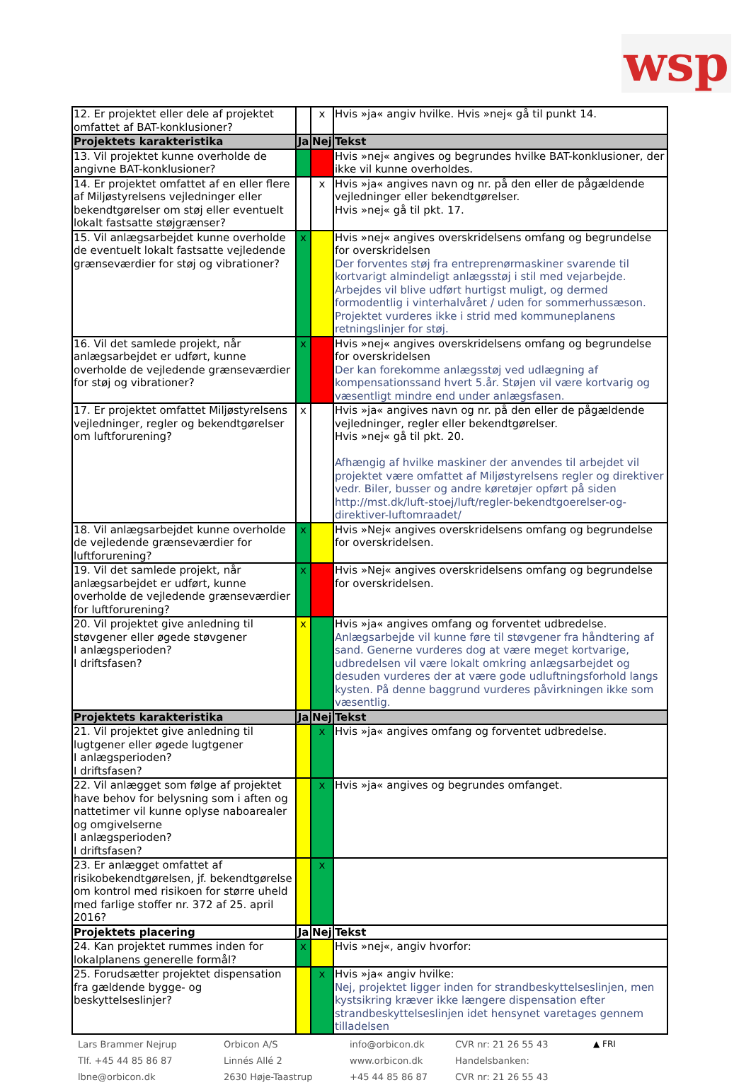wsp
| 12. Er projektet eller dele af projektet omfattet af BAT-konklusioner? | | x | Hvis »ja« angiv hvilke. Hvis »nej« gå til punkt 14. |
| Projektets karakteristika | Ja | Nej | Tekst |
| 13. Vil projektet kunne overholde de angivne BAT-konklusioner? | | | Hvis »nej« angives og begrundes hvilke BAT-konklusioner, der ikke vil kunne overholdes. |
| 14. Er projektet omfattet af en eller flere af Miljøstyrelsens vejledninger eller bekendtgørelser om støj eller eventuelt lokalt fastsatte støjgrænser? | | x | Hvis »ja« angives navn og nr. på den eller de pågældende vejledninger eller bekendtgørelser. Hvis »nej« gå til pkt. 17. |
| 15. Vil anlægsarbejdet kunne overholde de eventuelt lokalt fastsatte vejledende grænseværdier for støj og vibrationer? | x | | Hvis »nej« angives overskridelsens omfang og begrundelse for overskridelsen Der forventes støj fra entreprenørmaskiner svarende til kortvarigt almindeligt anlægsstøj i stil med vejarbejde. Arbejdes vil blive udført hurtigst muligt, og dermed formodentlig i vinterhalvåret / uden for sommerhussæson. Projektet vurderes ikke i strid med kommuneplanens retningslinjer for støj. |
| 16. Vil det samlede projekt, når anlægsarbejdet er udført, kunne overholde de vejledende grænseværdier for støj og vibrationer? | x | | Hvis »nej« angives overskridelsens omfang og begrundelse for overskridelsen Der kan forekomme anlægsstøj ved udlægning af kompensationssand hvert 5.år. Støjen vil være kortvarig og væsentligt mindre end under anlægsfasen. |
| 17. Er projektet omfattet Miljøstyrelsens vejledninger, regler og bekendtgørelser om luftforurening? | x | | Hvis »ja« angives navn og nr. på den eller de pågældende vejledninger, regler eller bekendtgørelser. Hvis »nej« gå til pkt. 20. Afhængig af hvilke maskiner der anvendes til arbejdet vil projektet være omfattet af Miljøstyrelsens regler og direktiver vedr. Biler, busser og andre køretøjer opført på siden http://mst.dk/luft-stoej/luft/regler-bekendtgoerelser-og-direktiver-luftomraadet/ |
| 18. Vil anlægsarbejdet kunne overholde de vejledende grænseværdier for luftforurening? | x | | Hvis »Nej« angives overskridelsens omfang og begrundelse for overskridelsen. |
| 19. Vil det samlede projekt, når anlægsarbejdet er udført, kunne overholde de vejledende grænseværdier for luftforurening? | x | | Hvis »Nej« angives overskridelsens omfang og begrundelse for overskridelsen. |
| 20. Vil projektet give anledning til støvgener eller øgede støvgener I anlægsperioden? I driftsfasen? | x | | Hvis »ja« angives omfang og forventet udbredelse. Anlægsarbejde vil kunne føre til støvgener fra håndtering af sand. Generne vurderes dog at være meget kortvarige, udbredelsen vil være lokalt omkring anlægsarbejdet og desuden vurderes der at være gode udluftningsforhold langs kysten. På denne baggrund vurderes påvirkningen ikke som væsentlig. |
| Projektets karakteristika | Ja | Nej | Tekst |
| 21. Vil projektet give anledning til lugtgener eller øgede lugtgener I anlægsperioden? I driftsfasen? | | x | Hvis »ja« angives omfang og forventet udbredelse. |
| 22. Vil anlægget som følge af projektet have behov for belysning som i aften og nattetimer vil kunne oplyse naboarealer og omgivelserne I anlægsperioden? I driftsfasen? | | x | Hvis »ja« angives og begrundes omfanget. |
| 23. Er anlægget omfattet af risikobekendtgørelsen, jf. bekendtgørelse om kontrol med risikoen for større uheld med farlige stoffer nr. 372 af 25. april 2016? | | x | |
| Projektets placering | Ja | Nej | Tekst |
| 24. Kan projektet rummes inden for lokalplanens generelle formål? | x | | Hvis »nej«, angiv hvorfor: |
| 25. Forudsætter projektet dispensation fra gældende bygge- og beskyttelseslinjer? | | x | Hvis »ja« angiv hvilke: Nej, projektet ligger inden for strandbeskyttelseslinjen, men kystsikring kræver ikke længere dispensation efter strandbeskyttelseslinjen idet hensynet varetages gennem tilladelsen |
Lars Brammer Nejrup
Tlf. +45 44 85 86 87
lbne@orbicon.dk
Orbicon A/S
Linnés Allé 2
2630 Høje-Taastrup
info@orbicon.dk
www.orbicon.dk
+45 44 85 86 87
CVR nr: 21 26 55 43
Handelsbanken:
CVR nr: 21 26 55 43
▲ FRI